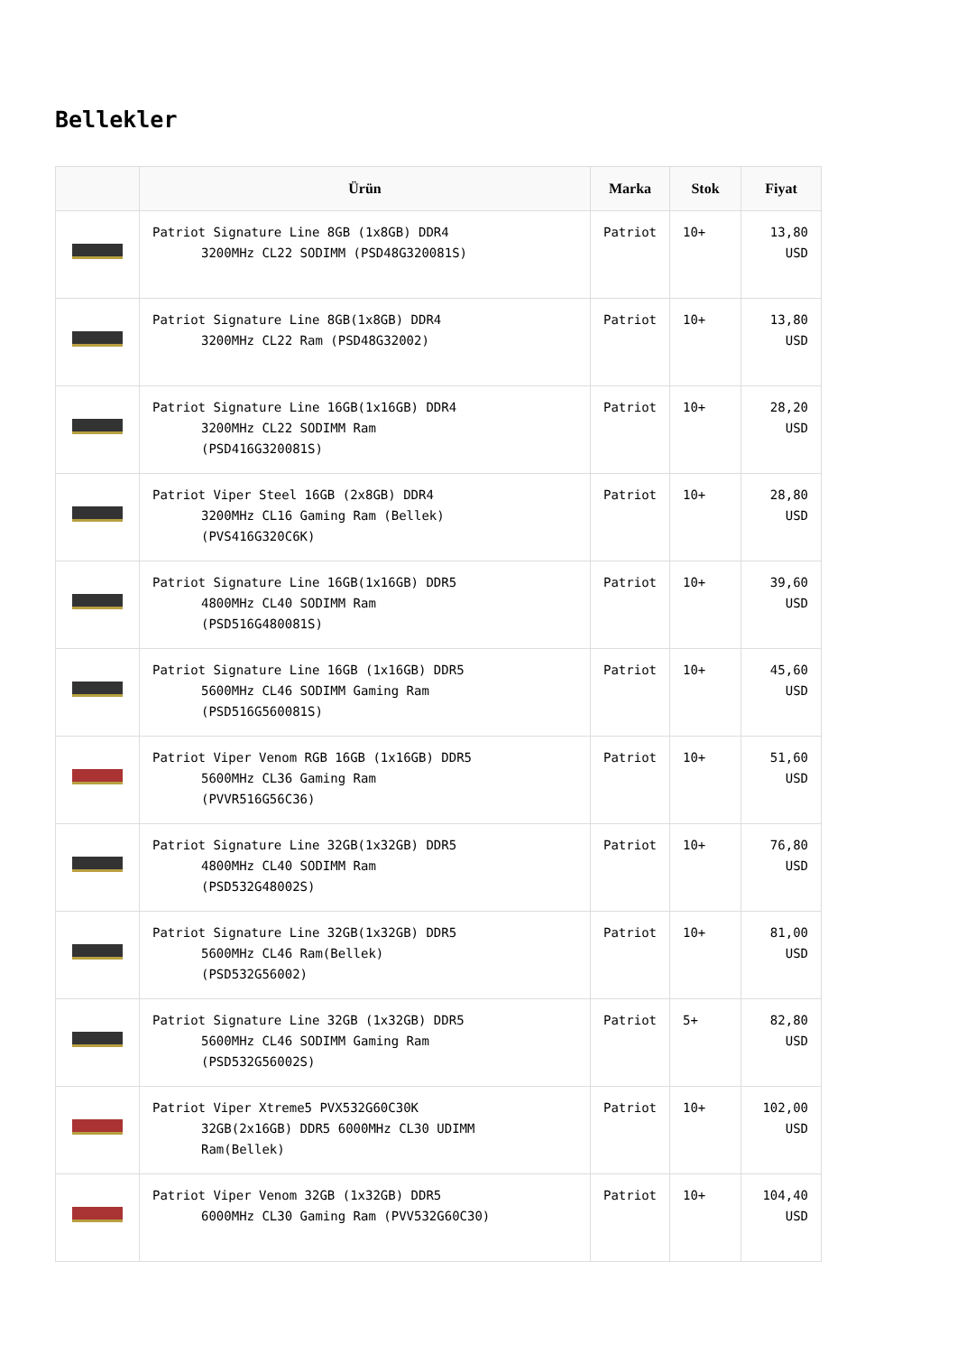Bellekler
| | Ürün | Marka | Stok | Fiyat |
| --- | --- | --- | --- | --- |
| | Patriot Signature Line 8GB (1x8GB) DDR4 3200MHz CL22 SODIMM (PSD48G320081S) | Patriot | 10+ | 13,80 USD |
| | Patriot Signature Line 8GB(1x8GB) DDR4 3200MHz CL22 Ram (PSD48G32002) | Patriot | 10+ | 13,80 USD |
| | Patriot Signature Line 16GB(1x16GB) DDR4 3200MHz CL22 SODIMM Ram (PSD416G320081S) | Patriot | 10+ | 28,20 USD |
| | Patriot Viper Steel 16GB (2x8GB) DDR4 3200MHz CL16 Gaming Ram (Bellek) (PVS416G320C6K) | Patriot | 10+ | 28,80 USD |
| | Patriot Signature Line 16GB(1x16GB) DDR5 4800MHz CL40 SODIMM Ram (PSD516G480081S) | Patriot | 10+ | 39,60 USD |
| | Patriot Signature Line 16GB (1x16GB) DDR5 5600MHz CL46 SODIMM Gaming Ram (PSD516G560081S) | Patriot | 10+ | 45,60 USD |
| | Patriot Viper Venom RGB 16GB (1x16GB) DDR5 5600MHz CL36 Gaming Ram (PVVR516G56C36) | Patriot | 10+ | 51,60 USD |
| | Patriot Signature Line 32GB(1x32GB) DDR5 4800MHz CL40 SODIMM Ram (PSD532G48002S) | Patriot | 10+ | 76,80 USD |
| | Patriot Signature Line 32GB(1x32GB) DDR5 5600MHz CL46 Ram(Bellek) (PSD532G56002) | Patriot | 10+ | 81,00 USD |
| | Patriot Signature Line 32GB (1x32GB) DDR5 5600MHz CL46 SODIMM Gaming Ram (PSD532G56002S) | Patriot | 5+ | 82,80 USD |
| | Patriot Viper Xtreme5 PVX532G60C30K 32GB(2x16GB) DDR5 6000MHz CL30 UDIMM Ram(Bellek) | Patriot | 10+ | 102,00 USD |
| | Patriot Viper Venom 32GB (1x32GB) DDR5 6000MHz CL30 Gaming Ram (PVV532G60C30) | Patriot | 10+ | 104,40 USD |